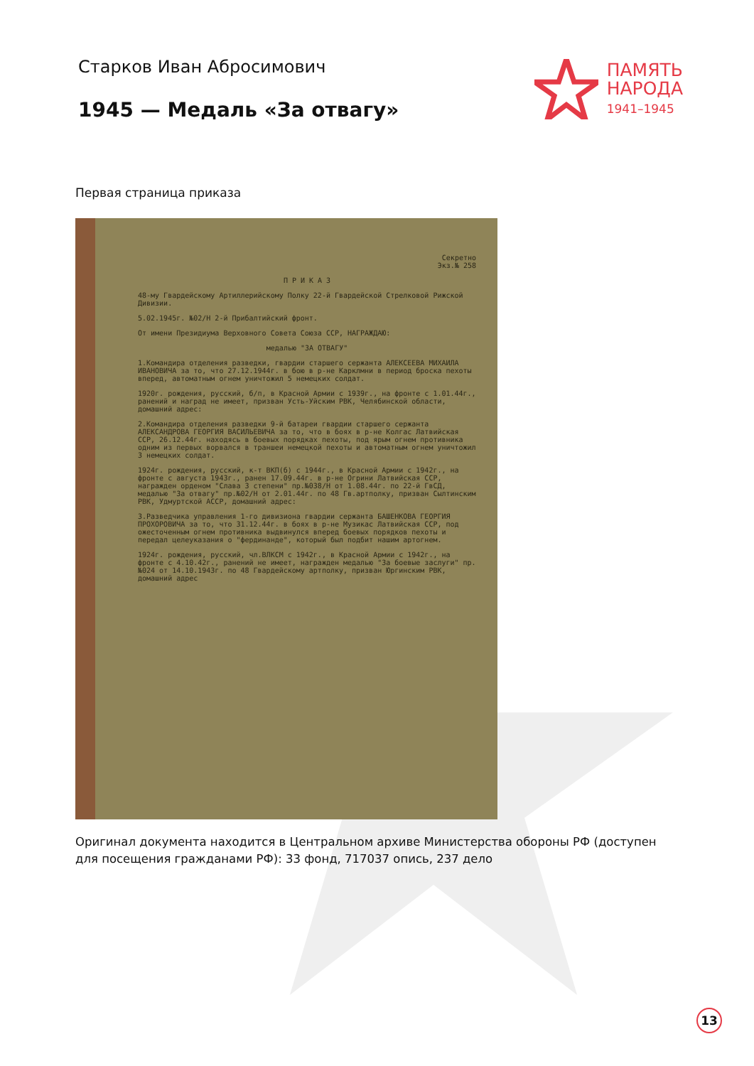Старков Иван Абросимович
1945 — Медаль «За отвагу»
ПАМЯТЬ
НАРОДА
1941–1945
Первая страница приказа
Секретно
Экз.№ 258
П Р И К А З
48-му Гвардейскому Артиллерийскому Полку 22-й Гвардейской Стрелковой Рижской Дивизии.
5.02.1945г. №02/Н 2-й Прибалтийский фронт.
От имени Президиума Верховного Совета Союза ССР, НАГРАЖДАЮ:
медалью "ЗА ОТВАГУ"
1.Командира отделения разведки, гвардии старшего сержанта АЛЕКСЕЕВА МИХАИЛА ИВАНОВИЧА за то, что 27.12.1944г. в бою в р-не Карклмни в период броска пехоты вперед, автоматным огнем уничтожил 5 немецких солдат.
1920г. рождения, русский, б/п, в Красной Армии с 1939г., на фронте с 1.01.44г., ранений и наград не имеет, призван Усть-Уйским РВК, Челябинской области, домашний адрес:
2.Командира отделения разведки 9-й батареи гвардии старшего сержанта АЛЕКСАНДРОВА ГЕОРГИЯ ВАСИЛЬЕВИЧА за то, что в боях в р-не Колгас Латвийская ССР, 26.12.44г. находясь в боевых порядках пехоты, под ярым огнем противника одним из первых ворвался в траншеи немецкой пехоты и автоматным огнем уничтожил 3 немецких солдат.
1924г. рождения, русский, к-т ВКП(б) с 1944г., в Красной Армии с 1942г., на фронте с августа 1943г., ранен 17.09.44г. в р-не Огрини Латвийская ССР, награжден орденом "Слава 3 степени" пр.№038/Н от 1.08.44г. по 22-й ГвСД, медалью "За отвагу" пр.№02/Н от 2.01.44г. по 48 Гв.артполку, призван Сылтинским РВК, Удмуртской АССР, домашний адрес:
3.Разведчика управления 1-го дивизиона гвардии сержанта БАШЕНКОВА ГЕОРГИЯ ПРОХОРОВИЧА за то, что 31.12.44г. в боях в р-не Музикас Латвийская ССР, под ожесточенным огнем противника выдвинулся вперед боевых порядков пехоты и передал целеуказания о "фердинанде", который был подбит нашим артогнем.
1924г. рождения, русский, чл.ВЛКСМ с 1942г., в Красной Армии с 1942г., на фронте с 4.10.42г., ранений не имеет, награжден медалью "За боевые заслуги" пр.№024 от 14.10.1943г. по 48 Гвардейскому артполку, призван Юргинским РВК, домашний адрес
Оригинал документа находится в Центральном архиве Министерства обороны РФ (доступен для посещения гражданами РФ): 33 фонд, 717037 опись, 237 дело
13